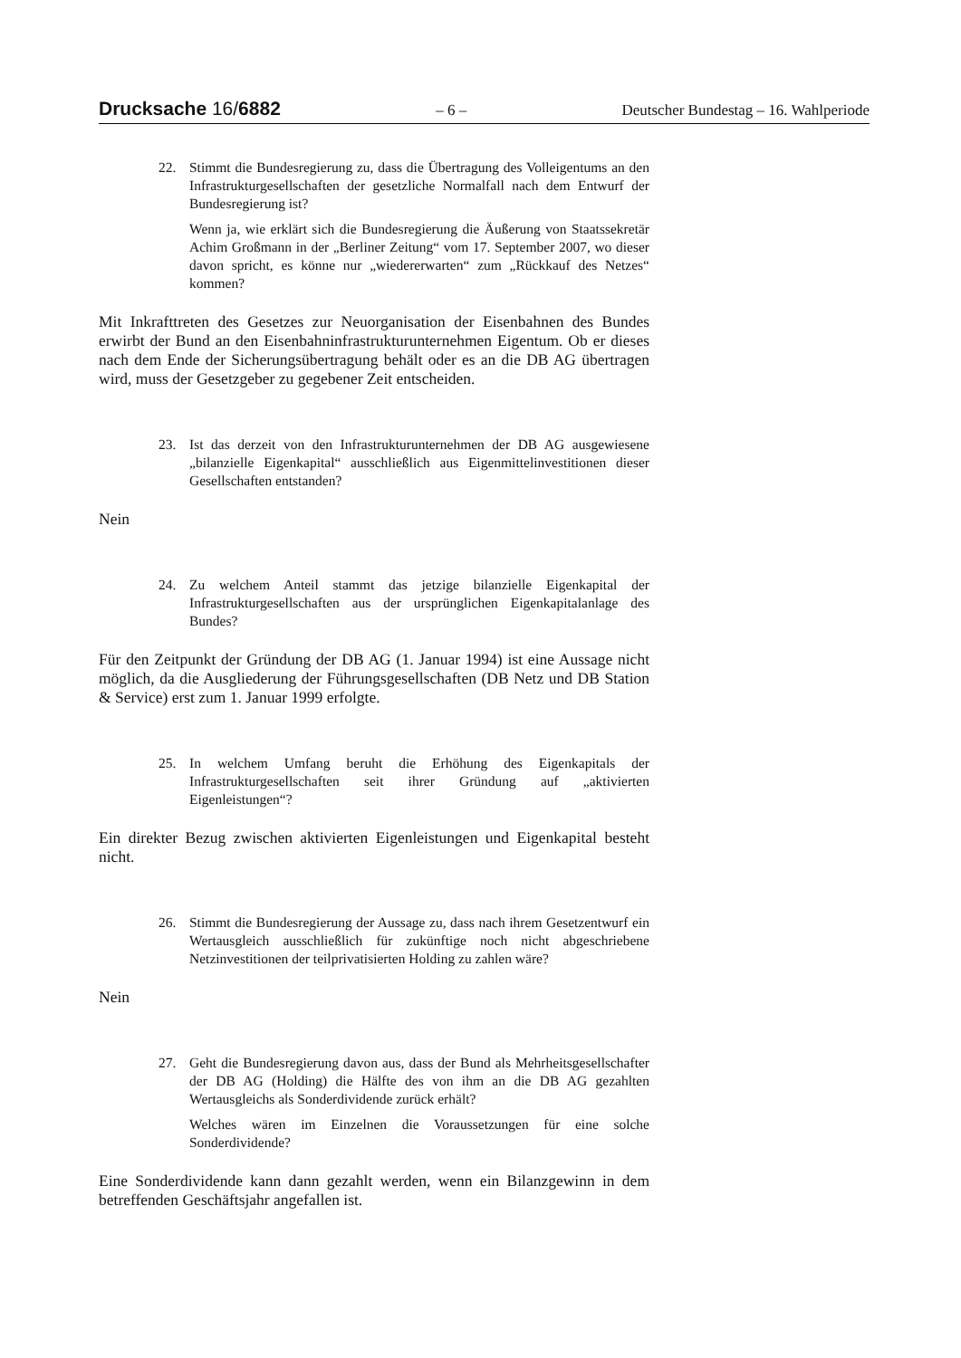Drucksache 16/6882
– 6 –
Deutscher Bundestag – 16. Wahlperiode
22. Stimmt die Bundesregierung zu, dass die Übertragung des Volleigentums an den Infrastrukturgesellschaften der gesetzliche Normalfall nach dem Entwurf der Bundesregierung ist?
Wenn ja, wie erklärt sich die Bundesregierung die Äußerung von Staatssekretär Achim Großmann in der „Berliner Zeitung“ vom 17. September 2007, wo dieser davon spricht, es könne nur „wiedererwarten“ zum „Rückkauf des Netzes“ kommen?
Mit Inkrafttreten des Gesetzes zur Neuorganisation der Eisenbahnen des Bundes erwirbt der Bund an den Eisenbahninfrastrukturunternehmen Eigentum. Ob er dieses nach dem Ende der Sicherungsübertragung behält oder es an die DB AG übertragen wird, muss der Gesetzgeber zu gegebener Zeit entscheiden.
23. Ist das derzeit von den Infrastrukturunternehmen der DB AG ausgewiesene „bilanzielle Eigenkapital“ ausschließlich aus Eigenmittelinvestitionen dieser Gesellschaften entstanden?
Nein
24. Zu welchem Anteil stammt das jetzige bilanzielle Eigenkapital der Infrastrukturgesellschaften aus der ursprünglichen Eigenkapitalanlage des Bundes?
Für den Zeitpunkt der Gründung der DB AG (1. Januar 1994) ist eine Aussage nicht möglich, da die Ausgliederung der Führungsgesellschaften (DB Netz und DB Station & Service) erst zum 1. Januar 1999 erfolgte.
25. In welchem Umfang beruht die Erhöhung des Eigenkapitals der Infrastrukturgesellschaften seit ihrer Gründung auf „aktivierten Eigenleistungen“?
Ein direkter Bezug zwischen aktivierten Eigenleistungen und Eigenkapital besteht nicht.
26. Stimmt die Bundesregierung der Aussage zu, dass nach ihrem Gesetzentwurf ein Wertausgleich ausschließlich für zukünftige noch nicht abgeschriebene Netzinvestitionen der teilprivatisierten Holding zu zahlen wäre?
Nein
27. Geht die Bundesregierung davon aus, dass der Bund als Mehrheitsgesellschafter der DB AG (Holding) die Hälfte des von ihm an die DB AG gezahlten Wertausgleichs als Sonderdividende zurück erhält?
Welches wären im Einzelnen die Voraussetzungen für eine solche Sonderdividende?
Eine Sonderdividende kann dann gezahlt werden, wenn ein Bilanzgewinn in dem betreffenden Geschäftsjahr angefallen ist.